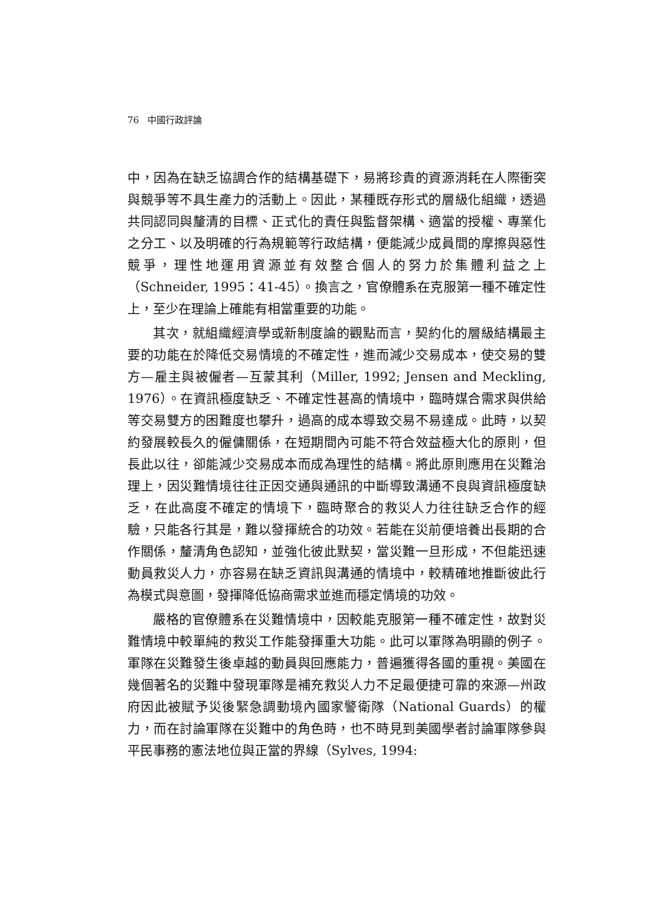76 中國行政評論
中，因為在缺乏協調合作的結構基礎下，易將珍貴的資源消耗在人際衝突與競爭等不具生產力的活動上。因此，某種既存形式的層級化組織，透過共同認同與釐清的目標、正式化的責任與監督架構、適當的授權、專業化之分工、以及明確的行為規範等行政結構，便能減少成員間的摩擦與惡性競爭，理性地運用資源並有效整合個人的努力於集體利益之上（Schneider, 1995：41-45）。換言之，官僚體系在克服第一種不確定性上，至少在理論上確能有相當重要的功能。
其次，就組織經濟學或新制度論的觀點而言，契約化的層級結構最主要的功能在於降低交易情境的不確定性，進而減少交易成本，使交易的雙方—雇主與被僱者—互蒙其利（Miller, 1992; Jensen and Meckling, 1976）。在資訊極度缺乏、不確定性甚高的情境中，臨時媒合需求與供給等交易雙方的困難度也攀升，過高的成本導致交易不易達成。此時，以契約發展較長久的僱傭關係，在短期間內可能不符合效益極大化的原則，但長此以往，卻能減少交易成本而成為理性的結構。將此原則應用在災難治理上，因災難情境往往正因交通與通訊的中斷導致溝通不良與資訊極度缺乏，在此高度不確定的情境下，臨時聚合的救災人力往往缺乏合作的經驗，只能各行其是，難以發揮統合的功效。若能在災前便培養出長期的合作關係，釐清角色認知，並強化彼此默契，當災難一旦形成，不但能迅速動員救災人力，亦容易在缺乏資訊與溝通的情境中，較精確地推斷彼此行為模式與意圖，發揮降低協商需求並進而穩定情境的功效。
嚴格的官僚體系在災難情境中，因較能克服第一種不確定性，故對災難情境中較單純的救災工作能發揮重大功能。此可以軍隊為明顯的例子。軍隊在災難發生後卓越的動員與回應能力，普遍獲得各國的重視。美國在幾個著名的災難中發現軍隊是補充救災人力不足最便捷可靠的來源—州政府因此被賦予災後緊急調動境內國家警衛隊（National Guards）的權力，而在討論軍隊在災難中的角色時，也不時見到美國學者討論軍隊參與平民事務的憲法地位與正當的界線（Sylves, 1994: